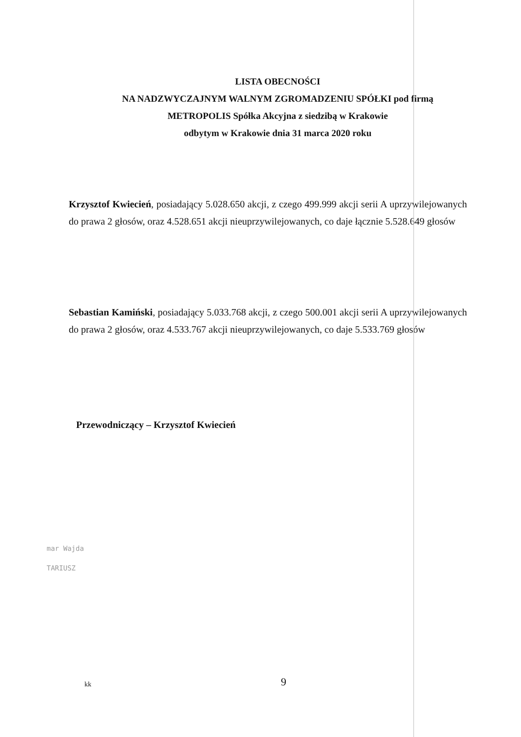LISTA OBECNOŚCI
NA NADZWYCZAJNYM WALNYM ZGROMADZENIU SPÓŁKI pod firmą
METROPOLIS Spółka Akcyjna z siedzibą w Krakowie
odbytym w Krakowie dnia 31 marca 2020 roku
Krzysztof Kwiecień, posiadający 5.028.650 akcji, z czego 499.999 akcji serii A uprzywilejowanych do prawa 2 głosów, oraz 4.528.651 akcji nieuprzywilejowanych, co daje łącznie 5.528.649 głosów
Sebastian Kamiński, posiadający 5.033.768 akcji, z czego 500.001 akcji serii A uprzywilejowanych do prawa 2 głosów, oraz 4.533.767 akcji nieuprzywilejowanych, co daje 5.533.769 głosów
Przewodniczący – Krzysztof Kwiecień
mar Wajda
TARIUSZ
kk 9